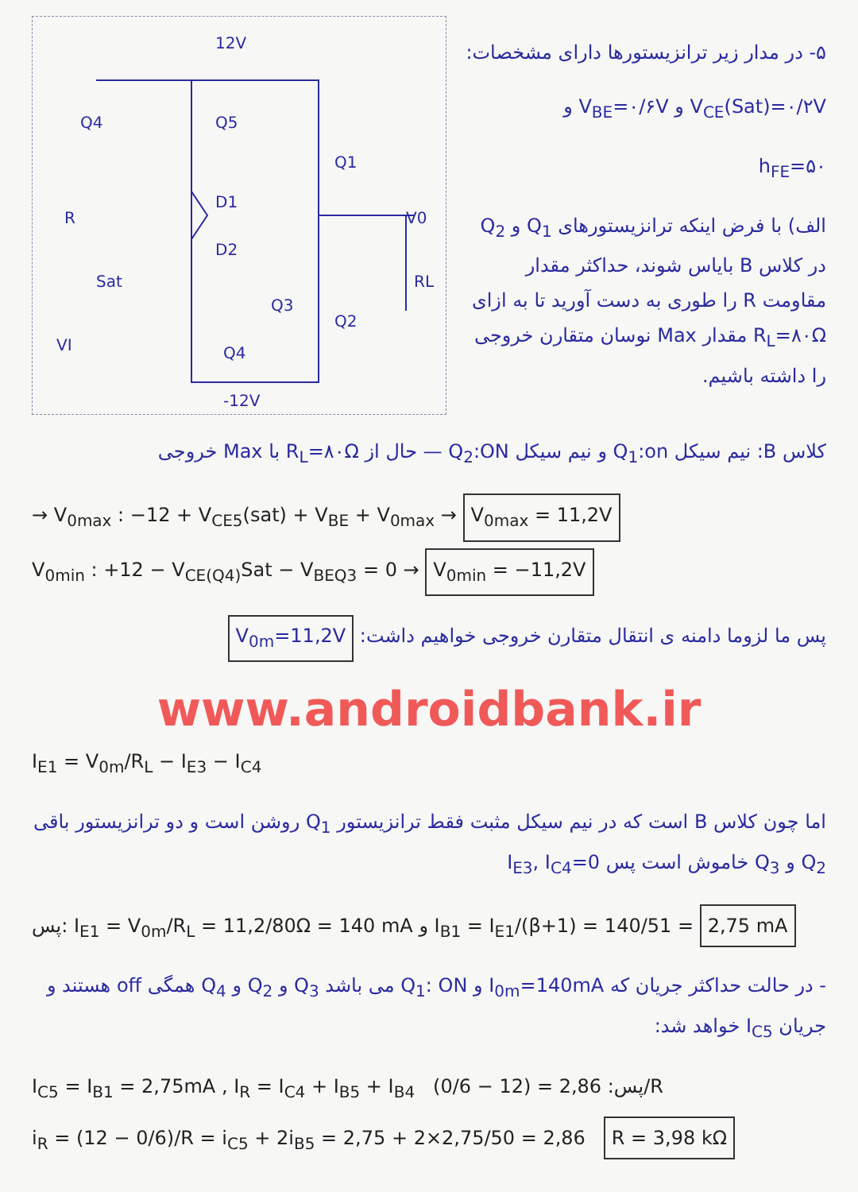12V
Q4
Q5
Q1
D1
D2
Q2
Q3
Q4
V0
RL
R
VI
-12V
Sat
۵- در مدار زیر ترانزیستورها دارای مشخصات:
V<sub>CE</sub>(Sat)=۰/۲V و V<sub>BE</sub>=۰/۶V و
h<sub>FE</sub>=۵۰
الف) با فرض اینکه ترانزیستورهای Q<sub>1</sub> و Q<sub>2</sub> در کلاس B بایاس شوند، حداکثر مقدار مقاومت R را طوری به دست آورید تا به ازای R<sub>L</sub>=۸۰Ω مقدار Max نوسان متقارن خروجی را داشته باشیم.
کلاس B: نیم سیکل Q<sub>1</sub>:on و نیم سیکل Q<sub>2</sub>:ON — حال از R<sub>L</sub>=۸۰Ω با Max خروجی
→ V<sub>0max</sub> : −12 + V<sub>CE5</sub>(sat) + V<sub>BE</sub> + V<sub>0max</sub> → V<sub>0max</sub> = 11,2V
V<sub>0min</sub> : +12 − V<sub>CE(Q4)</sub>Sat − V<sub>BEQ3</sub> = 0 → V<sub>0min</sub> = −11,2V
پس ما لزوما دامنه ی انتقال متقارن خروجی خواهیم داشت: V<sub>0m</sub>=11,2V
www.androidbank.ir
I<sub>E1</sub> = V<sub>0m</sub>/R<sub>L</sub> − I<sub>E3</sub> − I<sub>C4</sub>
اما چون کلاس B است که در نیم سیکل مثبت فقط ترانزیستور Q<sub>1</sub> روشن است و دو ترانزیستور باقی Q<sub>2</sub> و Q<sub>3</sub> خاموش است پس I<sub>E3</sub>, I<sub>C4</sub>=0
پس: I<sub>E1</sub> = V<sub>0m</sub>/R<sub>L</sub> = 11,2/80Ω = 140 mA و I<sub>B1</sub> = I<sub>E1</sub>/(β+1) = 140/51 = 2,75 mA
- در حالت حداکثر جریان که I<sub>0m</sub>=140mA و Q<sub>1</sub>: ON می باشد Q<sub>3</sub> و Q<sub>2</sub> و Q<sub>4</sub> همگی off هستند و جریان I<sub>C5</sub> خواهد شد:
I<sub>C5</sub> = I<sub>B1</sub> = 2,75mA , I<sub>R</sub> = I<sub>C4</sub> + I<sub>B5</sub> + I<sub>B4</sub> پس: 2,86 = (12 − 0/6)/R
i<sub>R</sub> = (12 − 0/6)/R = i<sub>C5</sub> + 2i<sub>B5</sub> = 2,75 + 2×2,75/50 = 2,86 R = 3,98 kΩ